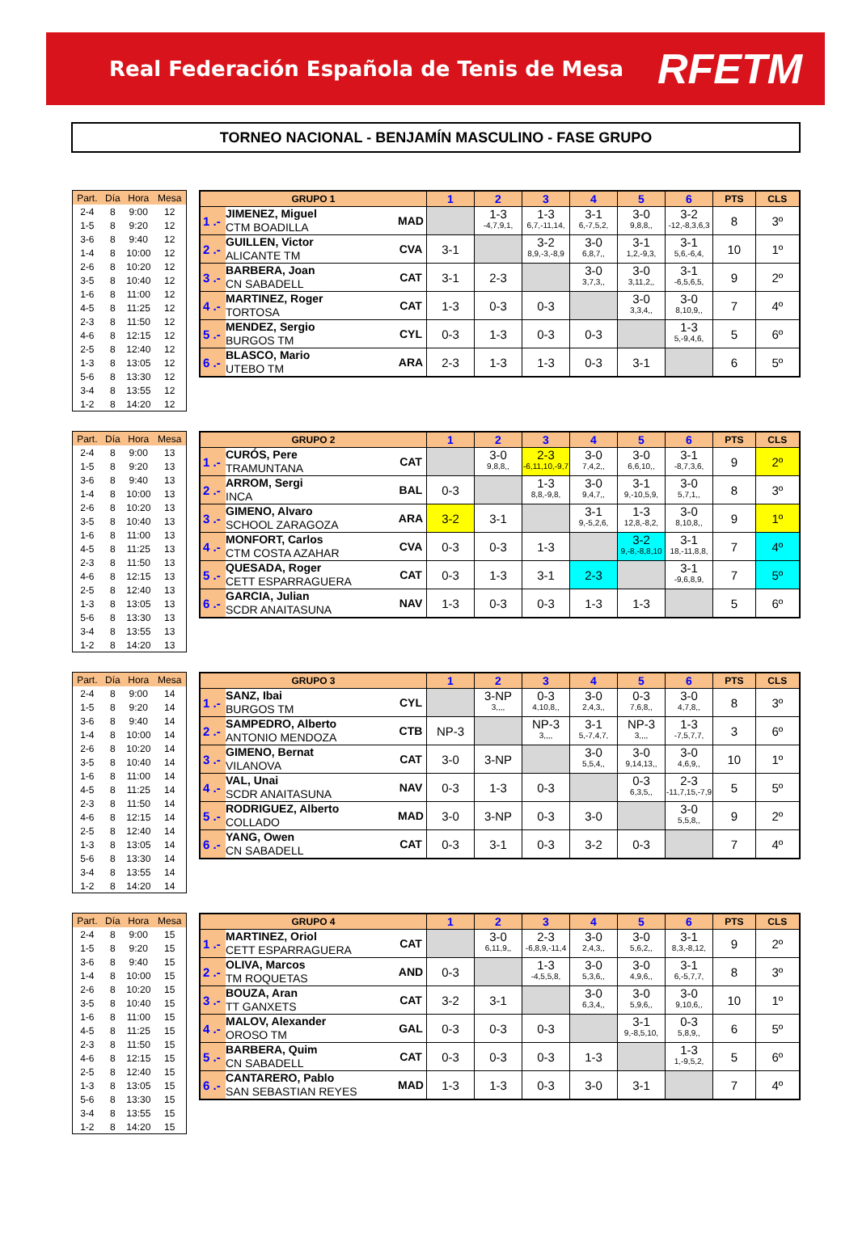Real Federación Española de Tenis de Mesa RFETM
TORNEO NACIONAL - BENJAMÍN MASCULINO - FASE GRUPO
| Part. | Día | Hora | Mesa |
| --- | --- | --- | --- |
| 2-4 | 8 | 9:00 | 12 |
| 1-5 | 8 | 9:20 | 12 |
| 3-6 | 8 | 9:40 | 12 |
| 1-4 | 8 | 10:00 | 12 |
| 2-6 | 8 | 10:20 | 12 |
| 3-5 | 8 | 10:40 | 12 |
| 1-6 | 8 | 11:00 | 12 |
| 4-5 | 8 | 11:25 | 12 |
| 2-3 | 8 | 11:50 | 12 |
| 4-6 | 8 | 12:15 | 12 |
| 2-5 | 8 | 12:40 | 12 |
| 1-3 | 8 | 13:05 | 12 |
| 5-6 | 8 | 13:30 | 12 |
| 3-4 | 8 | 13:55 | 12 |
| 1-2 | 8 | 14:20 | 12 |
| GRUPO 1 | | | 1 | 2 | 3 | 4 | 5 | 6 | PTS | CLS |
| --- | --- | --- | --- | --- | --- | --- | --- | --- | --- | --- |
| 1 .- | JIMENEZ, Miguel CTM BOADILLA | MAD | | 1-3 -4,7,9,1, | 1-3 6,7,-11,14, | 3-1 6,-7,5,2, | 3-0 9,8,8,, | 3-2 -12,-8,3,6,3 | 8 | 3º |
| 2 .- | GUILLEN, Victor ALICANTE TM | CVA | 3-1 | | 3-2 8,9,-3,-8,9 | 3-0 6,8,7,, | 3-1 1,2,-9,3, | 3-1 5,6,-6,4, | 10 | 1º |
| 3 .- | BARBERA, Joan CN SABADELL | CAT | 3-1 | 2-3 | | 3-0 3,7,3,, | 3-0 3,11,2,, | 3-1 -6,5,6,5, | 9 | 2º |
| 4 .- | MARTINEZ, Roger TORTOSA | CAT | 1-3 | 0-3 | 0-3 | | 3-0 3,3,4,, | 3-0 8,10,9,, | 7 | 4º |
| 5 .- | MENDEZ, Sergio BURGOS TM | CYL | 0-3 | 1-3 | 0-3 | 0-3 | | 1-3 5,-9,4,6, | 5 | 6º |
| 6 .- | BLASCO, Mario UTEBO TM | ARA | 2-3 | 1-3 | 1-3 | 0-3 | 3-1 | | 6 | 5º |
| Part. | Día | Hora | Mesa |
| --- | --- | --- | --- |
| 2-4 | 8 | 9:00 | 13 |
| 1-5 | 8 | 9:20 | 13 |
| 3-6 | 8 | 9:40 | 13 |
| 1-4 | 8 | 10:00 | 13 |
| 2-6 | 8 | 10:20 | 13 |
| 3-5 | 8 | 10:40 | 13 |
| 1-6 | 8 | 11:00 | 13 |
| 4-5 | 8 | 11:25 | 13 |
| 2-3 | 8 | 11:50 | 13 |
| 4-6 | 8 | 12:15 | 13 |
| 2-5 | 8 | 12:40 | 13 |
| 1-3 | 8 | 13:05 | 13 |
| 5-6 | 8 | 13:30 | 13 |
| 3-4 | 8 | 13:55 | 13 |
| 1-2 | 8 | 14:20 | 13 |
| GRUPO 2 | | | 1 | 2 | 3 | 4 | 5 | 6 | PTS | CLS |
| --- | --- | --- | --- | --- | --- | --- | --- | --- | --- | --- |
| 1 .- | CURÓS, Pere TRAMUNTANA | CAT | | 3-0 9,8,8,, | 2-3 -6,11,10,-9,7 | 3-0 7,4,2,, | 3-0 6,6,10,, | 3-1 -8,7,3,6, | 9 | 2º |
| 2 .- | ARROM, Sergi INCA | BAL | 0-3 | | 1-3 8,8,-9,8, | 3-0 9,4,7,, | 3-1 9,-10,5,9, | 3-0 5,7,1,, | 8 | 3º |
| 3 .- | GIMENO, Alvaro SCHOOL ZARAGOZA | ARA | 3-2 | 3-1 | | 3-1 9,-5,2,6, | 1-3 12,8,-8,2, | 3-0 8,10,8,, | 9 | 1º |
| 4 .- | MONFORT, Carlos CTM COSTA AZAHAR | CVA | 0-3 | 0-3 | 1-3 | | 3-2 9,-8,-8,8,10 | 3-1 18,-11,8,8, | 7 | 4º |
| 5 .- | QUESADA, Roger CETT ESPARRAGUERA | CAT | 0-3 | 1-3 | 3-1 | 2-3 | | 3-1 -9,6,8,9, | 7 | 5º |
| 6 .- | GARCIA, Julian SCDR ANAITASUNA | NAV | 1-3 | 0-3 | 0-3 | 1-3 | 1-3 | | 5 | 6º |
| Part. | Día | Hora | Mesa |
| --- | --- | --- | --- |
| 2-4 | 8 | 9:00 | 14 |
| 1-5 | 8 | 9:20 | 14 |
| 3-6 | 8 | 9:40 | 14 |
| 1-4 | 8 | 10:00 | 14 |
| 2-6 | 8 | 10:20 | 14 |
| 3-5 | 8 | 10:40 | 14 |
| 1-6 | 8 | 11:00 | 14 |
| 4-5 | 8 | 11:25 | 14 |
| 2-3 | 8 | 11:50 | 14 |
| 4-6 | 8 | 12:15 | 14 |
| 2-5 | 8 | 12:40 | 14 |
| 1-3 | 8 | 13:05 | 14 |
| 5-6 | 8 | 13:30 | 14 |
| 3-4 | 8 | 13:55 | 14 |
| 1-2 | 8 | 14:20 | 14 |
| GRUPO 3 | | | 1 | 2 | 3 | 4 | 5 | 6 | PTS | CLS |
| --- | --- | --- | --- | --- | --- | --- | --- | --- | --- | --- |
| 1 .- | SANZ, Ibai BURGOS TM | CYL | | 3-NP 3,,,, | 0-3 4,10,8,, | 3-0 2,4,3,, | 0-3 7,6,8,, | 3-0 4,7,8,, | 8 | 3º |
| 2 .- | SAMPEDRO, Alberto ANTONIO MENDOZA | CTB | NP-3 | | NP-3 3,,,, | 3-1 5,-7,4,7, | NP-3 3,,,, | 1-3 -7,5,7,7, | 3 | 6º |
| 3 .- | GIMENO, Bernat VILANOVA | CAT | 3-0 | 3-NP | | 3-0 5,5,4,, | 3-0 9,14,13,, | 3-0 4,6,9,, | 10 | 1º |
| 4 .- | VAL, Unai SCDR ANAITASUNA | NAV | 0-3 | 1-3 | 0-3 | | 0-3 6,3,5,, | 2-3 -11,7,15,-7,9 | 5 | 5º |
| 5 .- | RODRIGUEZ, Alberto COLLADO | MAD | 3-0 | 3-NP | 0-3 | 3-0 | | 3-0 5,5,8,, | 9 | 2º |
| 6 .- | YANG, Owen CN SABADELL | CAT | 0-3 | 3-1 | 0-3 | 3-2 | 0-3 | | 7 | 4º |
| Part. | Día | Hora | Mesa |
| --- | --- | --- | --- |
| 2-4 | 8 | 9:00 | 15 |
| 1-5 | 8 | 9:20 | 15 |
| 3-6 | 8 | 9:40 | 15 |
| 1-4 | 8 | 10:00 | 15 |
| 2-6 | 8 | 10:20 | 15 |
| 3-5 | 8 | 10:40 | 15 |
| 1-6 | 8 | 11:00 | 15 |
| 4-5 | 8 | 11:25 | 15 |
| 2-3 | 8 | 11:50 | 15 |
| 4-6 | 8 | 12:15 | 15 |
| 2-5 | 8 | 12:40 | 15 |
| 1-3 | 8 | 13:05 | 15 |
| 5-6 | 8 | 13:30 | 15 |
| 3-4 | 8 | 13:55 | 15 |
| 1-2 | 8 | 14:20 | 15 |
| GRUPO 4 | | | 1 | 2 | 3 | 4 | 5 | 6 | PTS | CLS |
| --- | --- | --- | --- | --- | --- | --- | --- | --- | --- | --- |
| 1 .- | MARTINEZ, Oriol CETT ESPARRAGUERA | CAT | | 3-0 6,11,9,, | 2-3 -6,8,9,-11,4 | 3-0 2,4,3,, | 3-0 5,6,2,, | 3-1 8,3,-8,12, | 9 | 2º |
| 2 .- | OLIVA, Marcos TM ROQUETAS | AND | 0-3 | | 1-3 -4,5,5,8, | 3-0 5,3,6,, | 3-0 4,9,6,, | 3-1 6,-5,7,7, | 8 | 3º |
| 3 .- | BOUZA, Aran TT GANXETS | CAT | 3-2 | 3-1 | | 3-0 6,3,4,, | 3-0 5,9,6,, | 3-0 9,10,6,, | 10 | 1º |
| 4 .- | MALOV, Alexander OROSO TM | GAL | 0-3 | 0-3 | 0-3 | | 3-1 9,-8,5,10, | 0-3 5,8,9,, | 6 | 5º |
| 5 .- | BARBERA, Quim CN SABADELL | CAT | 0-3 | 0-3 | 0-3 | 1-3 | | 1-3 1,-9,5,2, | 5 | 6º |
| 6 .- | CANTARERO, Pablo SAN SEBASTIAN REYES | MAD | 1-3 | 1-3 | 0-3 | 3-0 | 3-1 | | 7 | 4º |